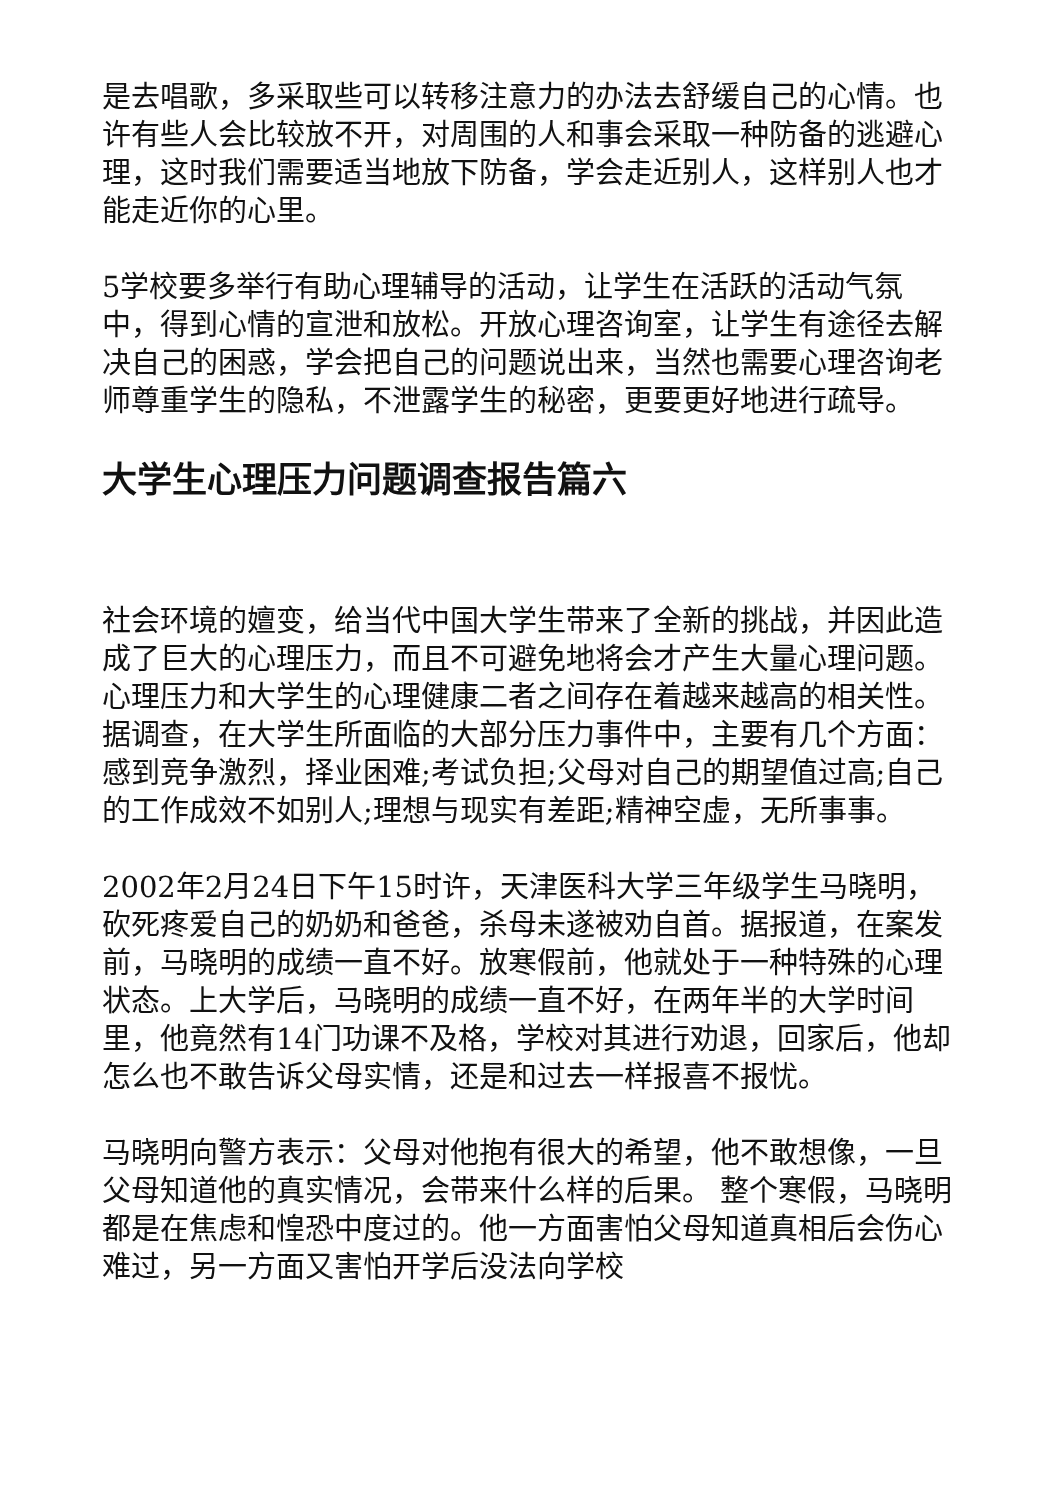是去唱歌，多采取些可以转移注意力的办法去舒缓自己的心情。也许有些人会比较放不开，对周围的人和事会采取一种防备的逃避心理，这时我们需要适当地放下防备，学会走近别人，这样别人也才能走近你的心里。
5学校要多举行有助心理辅导的活动，让学生在活跃的活动气氛中，得到心情的宣泄和放松。开放心理咨询室，让学生有途径去解决自己的困惑，学会把自己的问题说出来，当然也需要心理咨询老师尊重学生的隐私，不泄露学生的秘密，更要更好地进行疏导。
大学生心理压力问题调查报告篇六
社会环境的嬗变，给当代中国大学生带来了全新的挑战，并因此造成了巨大的心理压力，而且不可避免地将会才产生大量心理问题。心理压力和大学生的心理健康二者之间存在着越来越高的相关性。据调查，在大学生所面临的大部分压力事件中，主要有几个方面：感到竞争激烈，择业困难;考试负担;父母对自己的期望值过高;自己的工作成效不如别人;理想与现实有差距;精神空虚，无所事事。
2002年2月24日下午15时许，天津医科大学三年级学生马晓明，砍死疼爱自己的奶奶和爸爸，杀母未遂被劝自首。据报道，在案发前，马晓明的成绩一直不好。放寒假前，他就处于一种特殊的心理状态。上大学后，马晓明的成绩一直不好，在两年半的大学时间里，他竟然有14门功课不及格，学校对其进行劝退，回家后，他却怎么也不敢告诉父母实情，还是和过去一样报喜不报忧。
马晓明向警方表示：父母对他抱有很大的希望，他不敢想像，一旦父母知道他的真实情况，会带来什么样的后果。 整个寒假，马晓明都是在焦虑和惶恐中度过的。他一方面害怕父母知道真相后会伤心难过，另一方面又害怕开学后没法向学校